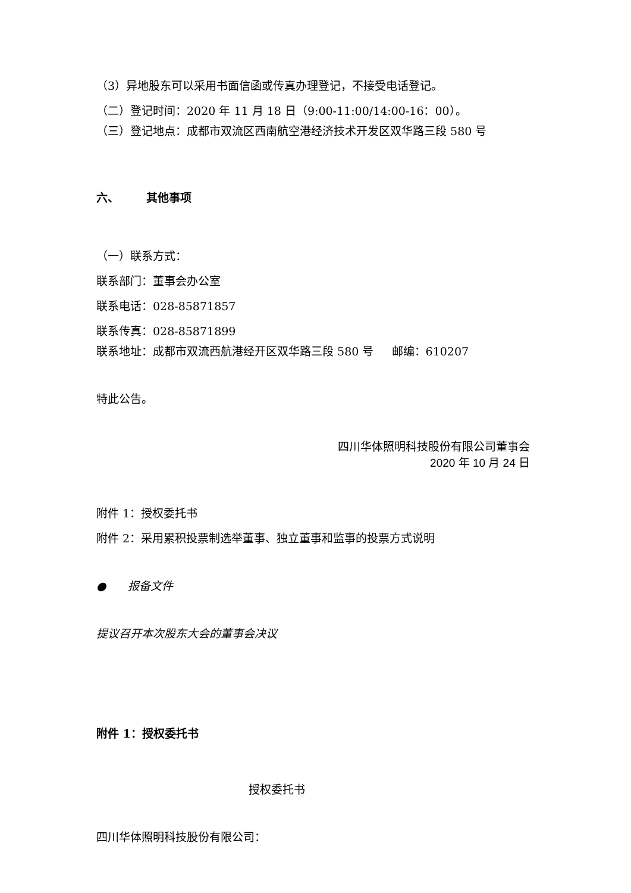（3）异地股东可以采用书面信函或传真办理登记，不接受电话登记。
（二）登记时间：2020 年 11 月 18 日（9:00-11:00/14:00-16：00）。
（三）登记地点：成都市双流区西南航空港经济技术开发区双华路三段 580 号
六、 其他事项
（一）联系方式：
联系部门：董事会办公室
联系电话：028-85871857
联系传真：028-85871899
联系地址：成都市双流西航港经开区双华路三段 580 号 邮编：610207
特此公告。
四川华体照明科技股份有限公司董事会
2020 年 10 月 24 日
附件 1：授权委托书
附件 2：采用累积投票制选举董事、独立董事和监事的投票方式说明
● 报备文件
提议召开本次股东大会的董事会决议
附件 1：授权委托书
授权委托书
四川华体照明科技股份有限公司：